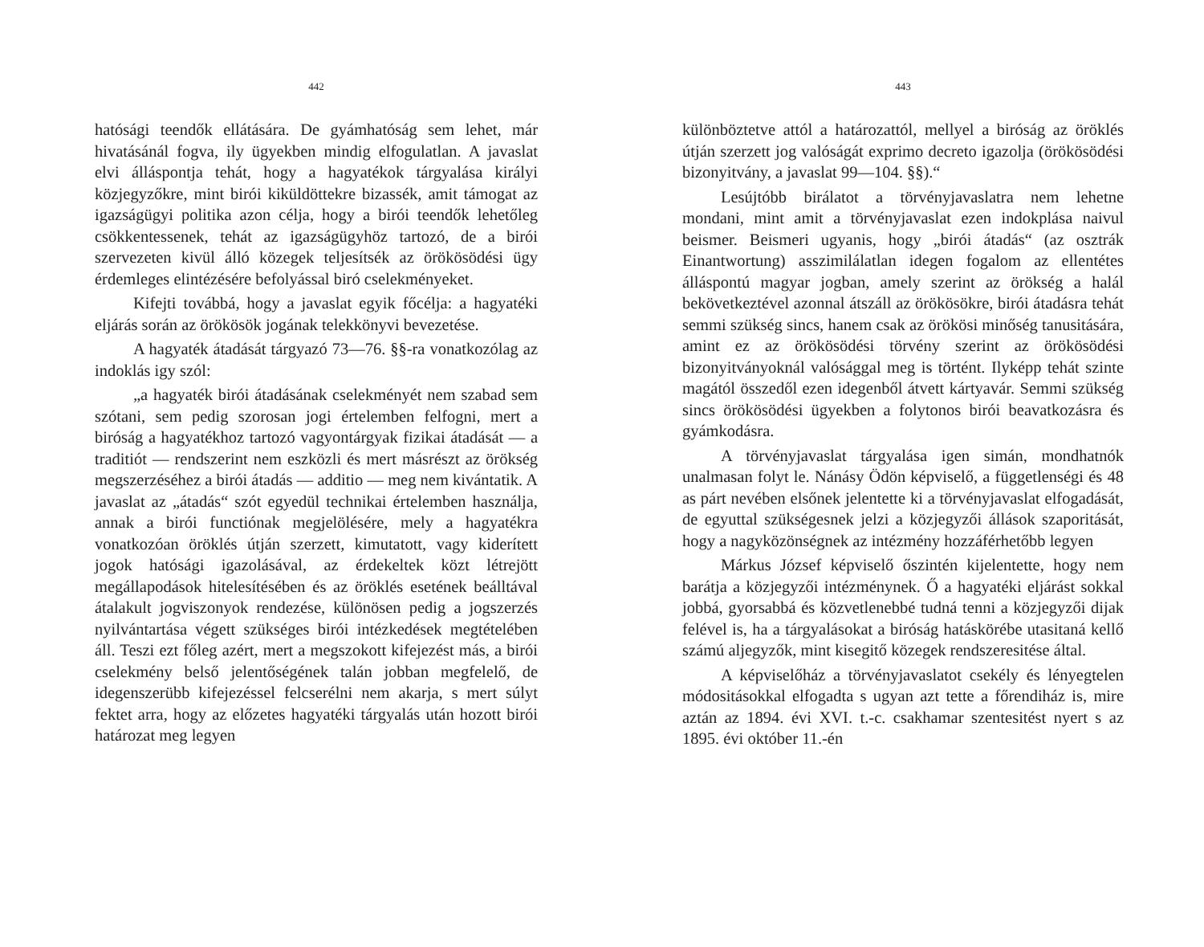442
hatósági teendők ellátására. De gyámhatóság sem lehet, már hivatásánál fogva, ily ügyekben mindig elfogulatlan. A javaslat elvi álláspontja tehát, hogy a hagyatékok tárgyalása királyi közjegyzőkre, mint birói kiküldöttekre bizassék, amit támogat az igazságügyi politika azon célja, hogy a birói teendők lehetőleg csökkentessenek, tehát az igazságügyhöz tartozó, de a birói szervezeten kivül álló közegek teljesítsék az örökösödési ügy érdemleges elintézésére befolyással biró cselekményeket.
Kifejti továbbá, hogy a javaslat egyik főcélja: a hagyatéki eljárás során az örökösök jogának telekkönyvi bevezetése.
A hagyaték átadását tárgyazó 73—76. §§-ra vonatkozólag az indoklás igy szól:
„a hagyaték birói átadásának cselekményét nem szabad sem szótani, sem pedig szorosan jogi értelemben felfogni, mert a biróság a hagyatékhoz tartozó vagyontárgyak fizikai átadását — a traditiót — rendszerint nem eszközli és mert másrészt az örökség megszerzéséhez a birói átadás — additio — meg nem kivántatik. A javaslat az „átadás“ szót egyedül technikai értelemben használja, annak a birói functiónak megjelölésére, mely a hagyatékra vonatkozóan öröklés útján szerzett, kimutatott, vagy kiderített jogok hatósági igazolásával, az érdekeltek közt létrejött megállapodások hitelesítésében és az öröklés esetének beálltával átalakult jogviszonyok rendezése, különösen pedig a jogszerzés nyilvántartása végett szükséges birói intézkedések megtételében áll. Teszi ezt főleg azért, mert a megszokott kifejezést más, a birói cselekmény belső jelentőségének talán jobban megfelelő, de idegenszerübb kifejezéssel felcserélni nem akarja, s mert súlyt fektet arra, hogy az előzetes hagyatéki tárgyalás után hozott birói határozat meg legyen
443
különböztetve attól a határozattól, mellyel a biróság az öröklés útján szerzett jog valóságát exprimo decreto igazolja (örökösödési bizonyitvány, a javaslat 99—104. §§).“
Lesújtóbb birálatot a törvényjavaslatra nem lehetne mondani, mint amit a törvényjavaslat ezen indokplása naivul beismer. Beismeri ugyanis, hogy „birói átadás“ (az osztrák Einantwortung) asszimilálatlan idegen fogalom az ellentétes álláspontú magyar jogban, amely szerint az örökség a halál bekövetkeztével azonnal átszáll az örökösökre, birói átadásra tehát semmi szükség sincs, hanem csak az örökösi minőség tanusitására, amint ez az örökösödési törvény szerint az örökösödési bizonyitványoknál valósággal meg is történt. Ilyképp tehát szinte magától összedől ezen idegenből átvett kártyavár. Semmi szükség sincs örökösödési ügyekben a folytonos birói beavatkozásra és gyámkodásra.
A törvényjavaslat tárgyalása igen simán, mondhatnók unalmasan folyt le. Nánásy Ödön képviselő, a függetlenségi és 48 as párt nevében elsőnek jelentette ki a törvényjavaslat elfogadását, de egyuttal szükségesnek jelzi a közjegyzői állások szaporitását, hogy a nagyközönségnek az intézmény hozzáférhetőbb legyen
Márkus József képviselő őszintén kijelentette, hogy nem barátja a közjegyzői intézménynek. Ő a hagyatéki eljárást sokkal jobbá, gyorsabbá és közvetlenebbé tudná tenni a közjegyzői dijak felével is, ha a tárgyalásokat a biróság hatáskörébe utasitaná kellő számú aljegyzők, mint kisegitő közegek rendszeresitése által.
A képviselőház a törvényjavaslatot csekély és lényegtelen módositásokkal elfogadta s ugyan azt tette a főrendiház is, mire aztán az 1894. évi XVI. t.-c. csakhamar szentesitést nyert s az 1895. évi október 11.-én